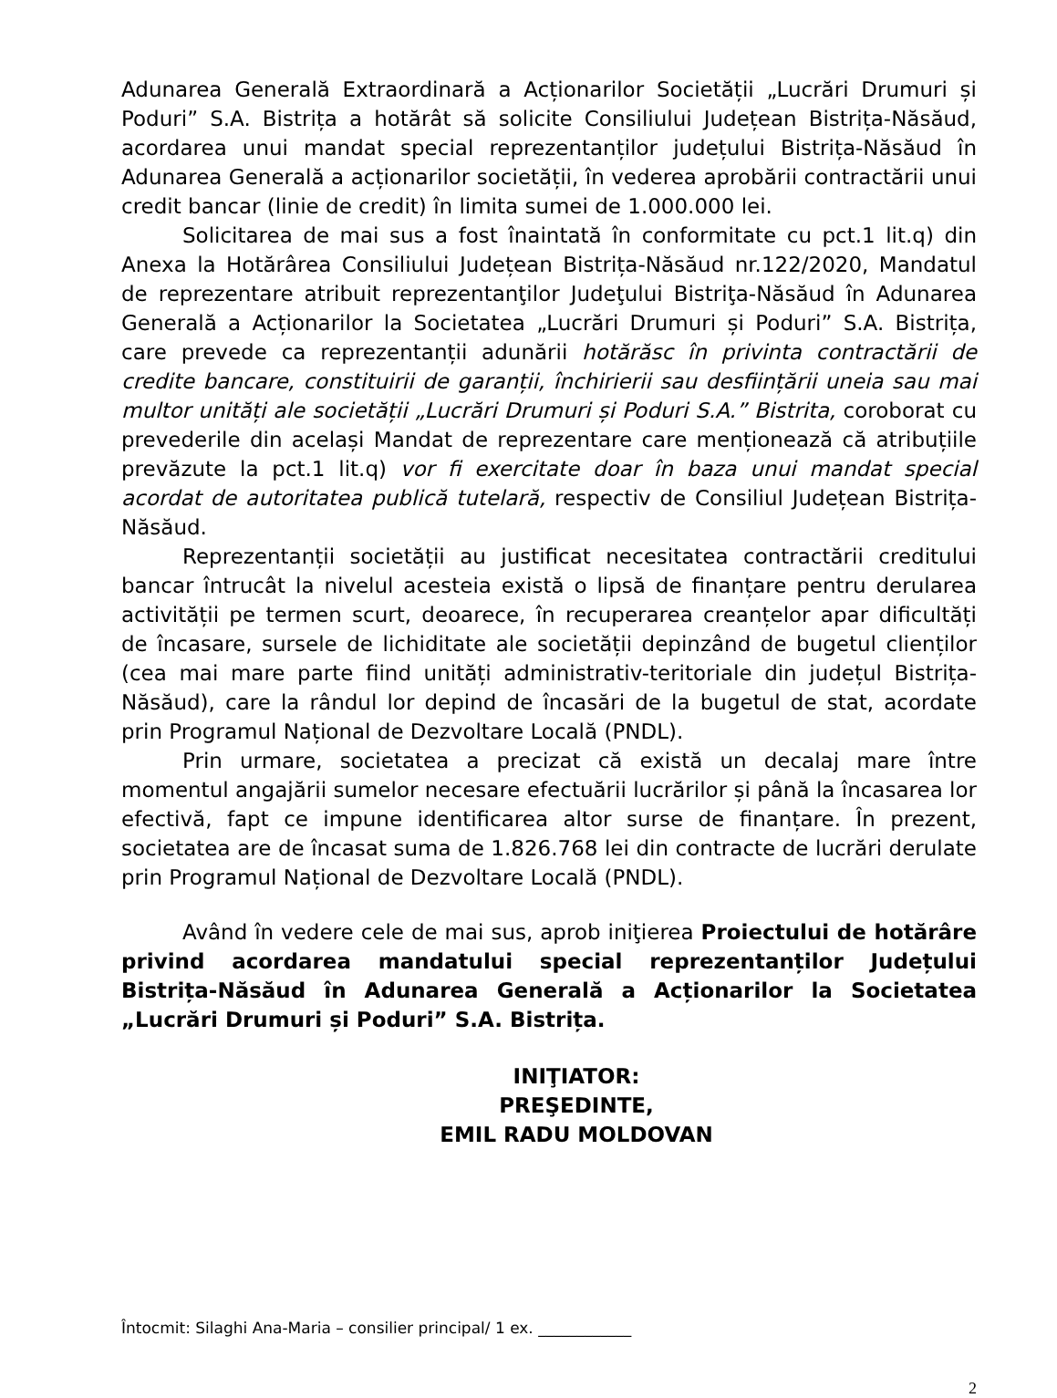Adunarea Generală Extraordinară a Acționarilor Societății „Lucrări Drumuri și Poduri” S.A. Bistrița a hotărât să solicite Consiliului Județean Bistrița-Năsăud, acordarea unui mandat special reprezentanților județului Bistrița-Năsăud în Adunarea Generală a acționarilor societății, în vederea aprobării contractării unui credit bancar (linie de credit) în limita sumei de 1.000.000 lei.
Solicitarea de mai sus a fost înaintată în conformitate cu pct.1 lit.q) din Anexa la Hotărârea Consiliului Județean Bistrița-Năsăud nr.122/2020, Mandatul de reprezentare atribuit reprezentanţilor Judeţului Bistriţa-Năsăud în Adunarea Generală a Acționarilor la Societatea „Lucrări Drumuri și Poduri” S.A. Bistrița, care prevede ca reprezentanții adunării hotărăsc în privinta contractării de credite bancare, constituirii de garanții, închirierii sau desființării uneia sau mai multor unități ale societății „Lucrări Drumuri și Poduri S.A.” Bistrita, coroborat cu prevederile din același Mandat de reprezentare care menționează că atribuțiile prevăzute la pct.1 lit.q) vor fi exercitate doar în baza unui mandat special acordat de autoritatea publică tutelară, respectiv de Consiliul Județean Bistrița-Năsăud.
Reprezentanții societății au justificat necesitatea contractării creditului bancar întrucât la nivelul acesteia există o lipsă de finanțare pentru derularea activității pe termen scurt, deoarece, în recuperarea creanțelor apar dificultăți de încasare, sursele de lichiditate ale societății depinzând de bugetul clienților (cea mai mare parte fiind unități administrativ-teritoriale din județul Bistrița-Năsăud), care la rândul lor depind de încasări de la bugetul de stat, acordate prin Programul Național de Dezvoltare Locală (PNDL).
Prin urmare, societatea a precizat că există un decalaj mare între momentul angajării sumelor necesare efectuării lucrărilor și până la încasarea lor efectivă, fapt ce impune identificarea altor surse de finanțare. În prezent, societatea are de încasat suma de 1.826.768 lei din contracte de lucrări derulate prin Programul Național de Dezvoltare Locală (PNDL).
Având în vedere cele de mai sus, aprob iniţierea Proiectului de hotărâre privind acordarea mandatului special reprezentanților Județului Bistrița-Năsăud în Adunarea Generală a Acționarilor la Societatea „Lucrări Drumuri și Poduri” S.A. Bistrița.
INIŢIATOR:
PREŞEDINTE,
EMIL RADU MOLDOVAN
Întocmit: Silaghi Ana-Maria – consilier principal/ 1 ex. ____________
2